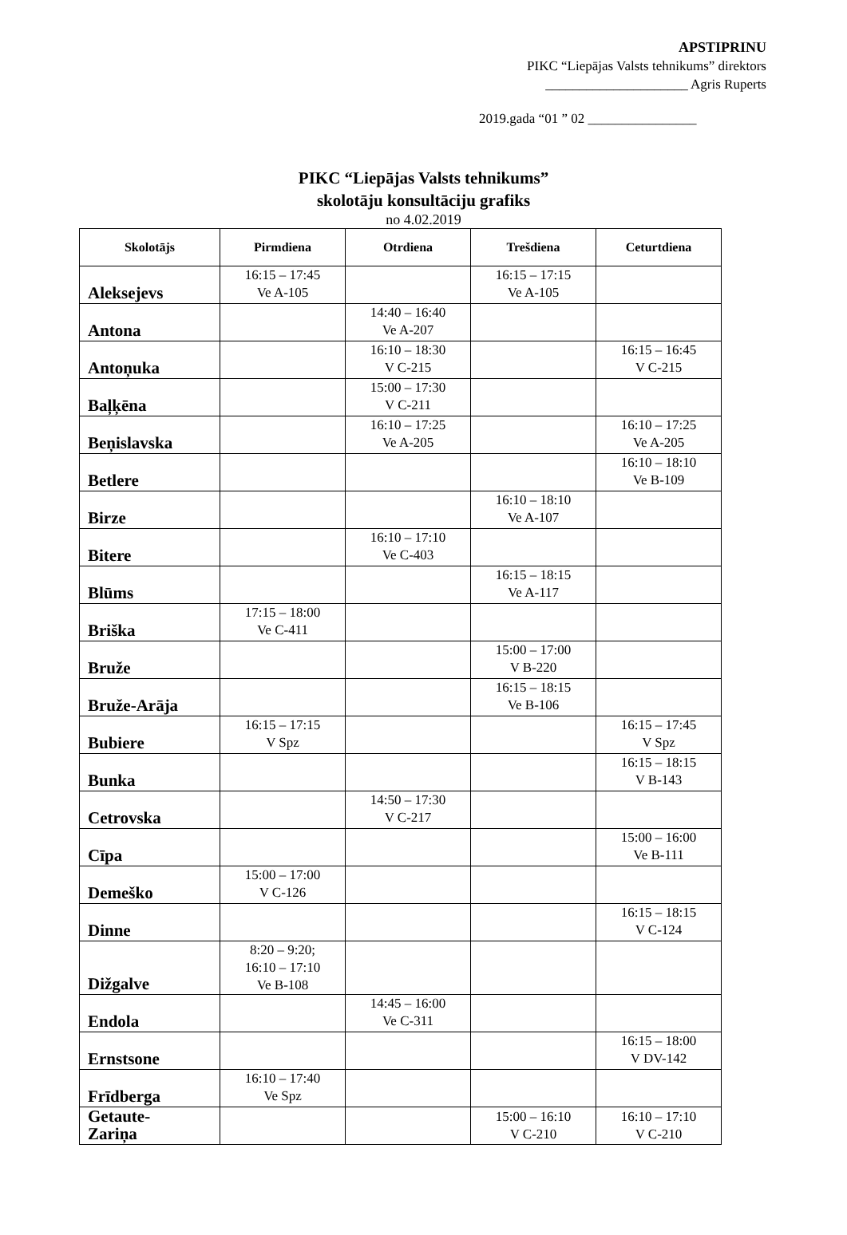APSTIPRINU
PIKC “Liepājas Valsts tehnikums” direktors
_____________________ Agris Ruperts
2019.gada “01 ” 02 ________________
PIKC “Liepājas Valsts tehnikums”
skolotāju konsultāciju grafiks
no 4.02.2019
| Skolotājs | Pirmdiena | Otrdiena | Trešdiena | Ceturtdiena |
| --- | --- | --- | --- | --- |
| Aleksejevs | 16:15 – 17:45 Ve A-105 | | 16:15 – 17:15 Ve A-105 | |
| Antona | | 14:40 – 16:40 Ve A-207 | | |
| Antoņuka | | 16:10 – 18:30 V C-215 | | 16:15 – 16:45 V C-215 |
| Baļķēna | | 15:00 – 17:30 V C-211 | | |
| Beņislavska | | 16:10 – 17:25 Ve A-205 | | 16:10 – 17:25 Ve A-205 |
| Betlere | | | | 16:10 – 18:10 Ve B-109 |
| Birze | | | 16:10 – 18:10 Ve A-107 | |
| Bitere | | 16:10 – 17:10 Ve C-403 | | |
| Blūms | | | 16:15 – 18:15 Ve A-117 | |
| Briška | 17:15 – 18:00 Ve C-411 | | | |
| Bruže | | | 15:00 – 17:00 V B-220 | |
| Bruže-Arāja | | | 16:15 – 18:15 Ve B-106 | |
| Bubiere | 16:15 – 17:15 V Spz | | | 16:15 – 17:45 V Spz |
| Bunka | | | | 16:15 – 18:15 V B-143 |
| Cetrovska | | 14:50 – 17:30 V C-217 | | |
| Cīpa | | | | 15:00 – 16:00 Ve B-111 |
| Demeško | 15:00 – 17:00 V C-126 | | | |
| Dinne | | | | 16:15 – 18:15 V C-124 |
| Dižgalve | 8:20 – 9:20; 16:10 – 17:10 Ve B-108 | | | |
| Endola | | 14:45 – 16:00 Ve C-311 | | |
| Ernstsone | | | | 16:15 – 18:00 V DV-142 |
| Frīdberga | 16:10 – 17:40 Ve Spz | | | |
| Getaute- Zariņa | | | 15:00 – 16:10 V C-210 | 16:10 – 17:10 V C-210 |